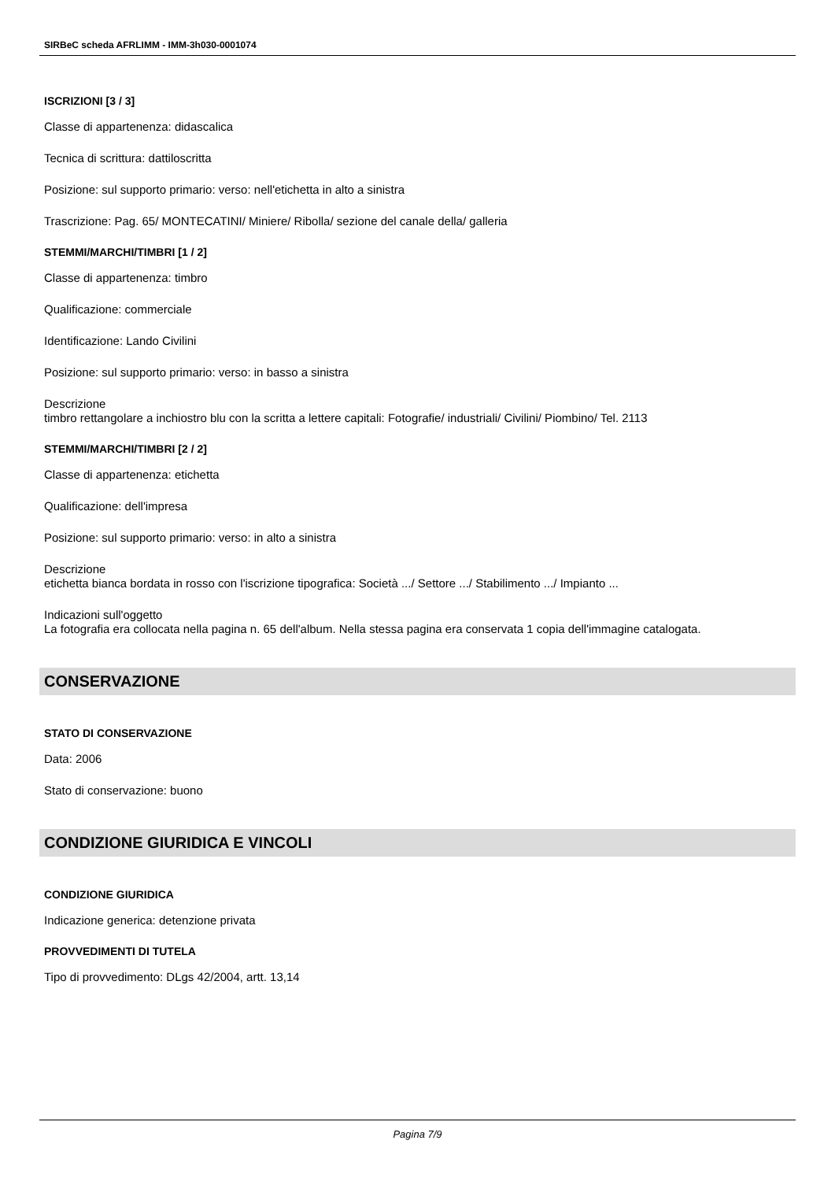SIRBeC scheda AFRLIMM - IMM-3h030-0001074
ISCRIZIONI [3 / 3]
Classe di appartenenza: didascalica
Tecnica di scrittura: dattiloscritta
Posizione: sul supporto primario: verso: nell'etichetta in alto a sinistra
Trascrizione: Pag. 65/ MONTECATINI/ Miniere/ Ribolla/ sezione del canale della/ galleria
STEMMI/MARCHI/TIMBRI [1 / 2]
Classe di appartenenza: timbro
Qualificazione: commerciale
Identificazione: Lando Civilini
Posizione: sul supporto primario: verso: in basso a sinistra
Descrizione
timbro rettangolare a inchiostro blu con la scritta a lettere capitali: Fotografie/ industriali/ Civilini/ Piombino/ Tel. 2113
STEMMI/MARCHI/TIMBRI [2 / 2]
Classe di appartenenza: etichetta
Qualificazione: dell'impresa
Posizione: sul supporto primario: verso: in alto a sinistra
Descrizione
etichetta bianca bordata in rosso con l'iscrizione tipografica: Società .../ Settore .../ Stabilimento .../ Impianto ...
Indicazioni sull'oggetto
La fotografia era collocata nella pagina n. 65 dell'album. Nella stessa pagina era conservata 1 copia dell'immagine catalogata.
CONSERVAZIONE
STATO DI CONSERVAZIONE
Data: 2006
Stato di conservazione: buono
CONDIZIONE GIURIDICA E VINCOLI
CONDIZIONE GIURIDICA
Indicazione generica: detenzione privata
PROVVEDIMENTI DI TUTELA
Tipo di provvedimento: DLgs 42/2004, artt. 13,14
Pagina 7/9